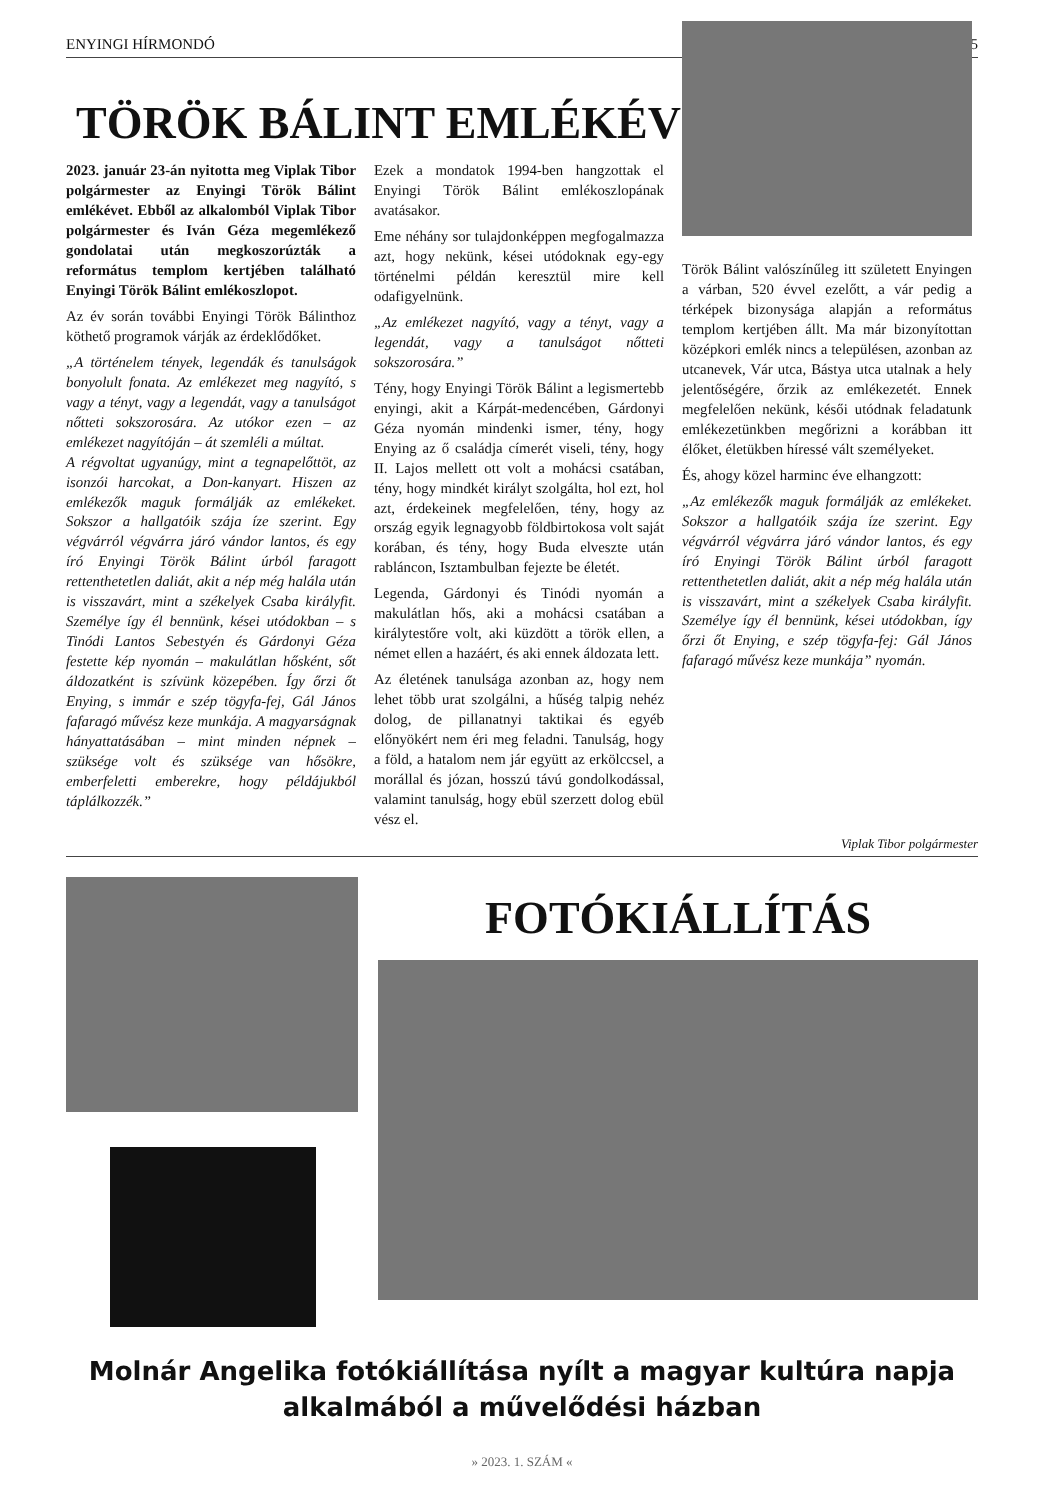ENYINGI HÍRMONDÓ 5
TÖRÖK BÁLINT EMLÉKÉV
2023. január 23-án nyitotta meg Viplak Tibor polgármester az Enyingi Török Bálint emlékévet. Ebből az alkalomból Viplak Tibor polgármester és Iván Géza megemlékező gondolatai után megkoszorúzták a református templom kertjében található Enyingi Török Bálint emlékoszlopot.
Az év során további Enyingi Török Bálinthoz köthető programok várják az érdeklődőket.
„A történelem tények, legendák és tanulságok bonyolult fonata. Az emlékezet meg nagyító, s vagy a tényt, vagy a legendát, vagy a tanulságot nőtteti sokszorosára. Az utókor ezen – az emlékezet nagyítóján – át szemléli a múltat.
A régvoltat ugyanúgy, mint a tegnapelőttöt, az isonzói harcokat, a Don-kanyart. Hiszen az emlékezők maguk formálják az emlékeket. Sokszor a hallgatóik szája íze szerint. Egy végvárról végvárra járó vándor lantos, és egy író Enyingi Török Bálint úrból faragott rettenthetetlen daliát, akit a nép még halála után is visszavárt, mint a székelyek Csaba királyfit. Személye így él bennünk, kései utódokban – s Tinódi Lantos Sebestyén és Gárdonyi Géza festette kép nyomán – makulátlan hősként, sőt áldozatként is szívünk közepében. Így őrzi őt Enying, s immár e szép tögyfa-fej, Gál János fafaragó művész keze munkája. A magyarságnak hányattatásában – mint minden népnek – szüksége volt és szüksége van hősökre, emberfeletti emberekre, hogy példájukból táplálkozzék.”
Ezek a mondatok 1994-ben hangzottak el Enyingi Török Bálint emlékoszlopának avatásakor.
Eme néhány sor tulajdonképpen megfogalmazza azt, hogy nekünk, kései utódoknak egy-egy történelmi példán keresztül mire kell odafigyelnünk.
„Az emlékezet nagyító, vagy a tényt, vagy a legendát, vagy a tanulságot nőtteti sokszorosára.”
Tény, hogy Enyingi Török Bálint a legismertebb enyingi, akit a Kárpát-medencében, Gárdonyi Géza nyomán mindenki ismer, tény, hogy Enying az ő családja címerét viseli, tény, hogy II. Lajos mellett ott volt a mohácsi csatában, tény, hogy mindkét királyt szolgálta, hol ezt, hol azt, érdekeinek megfelelően, tény, hogy az ország egyik legnagyobb földbirtokosa volt saját korában, és tény, hogy Buda elveszte után rabláncon, Isztambulban fejezte be életét.
Legenda, Gárdonyi és Tinódi nyomán a makulátlan hős, aki a mohácsi csatában a királytestőre volt, aki küzdött a török ellen, a német ellen a hazáért, és aki ennek áldozata lett.
Az életének tanulsága azonban az, hogy nem lehet több urat szolgálni, a hűség talpig nehéz dolog, de pillanatnyi taktikai és egyéb előnyökért nem éri meg feladni. Tanulság, hogy a föld, a hatalom nem jár együtt az erkölccsel, a morállal és józan, hosszú távú gondolkodással, valamint tanulság, hogy ebül szerzett dolog ebül vész el.
Török Bálint valószínűleg itt született Enyingen a várban, 520 évvel ezelőtt, a vár pedig a térképek bizonysága alapján a református templom kertjében állt. Ma már bizonyítottan középkori emlék nincs a településen, azonban az utcanevek, Vár utca, Bástya utca utalnak a hely jelentőségére, őrzik az emlékezetét. Ennek megfelelően nekünk, késői utódnak feladatunk emlékezetünkben megőrizni a korábban itt élőket, életükben híressé vált személyeket.
És, ahogy közel harminc éve elhangzott:
„Az emlékezők maguk formálják az emlékeket. Sokszor a hallgatóik szája íze szerint. Egy végvárról végvárra járó vándor lantos, és egy író Enyingi Török Bálint úrból faragott rettenthetetlen daliát, akit a nép még halála után is visszavárt, mint a székelyek Csaba királyfit. Személye így él bennünk, kései utódokban, így őrzi őt Enying, e szép tögyfa-fej: Gál János fafaragó művész keze munkája” nyomán.
Viplak Tibor polgármester
FOTÓKIÁLLÍTÁS
Molnár Angelika fotókiállítása nyílt a magyar kultúra napja alkalmából a művelődési házban
» 2023. 1. SZÁM «